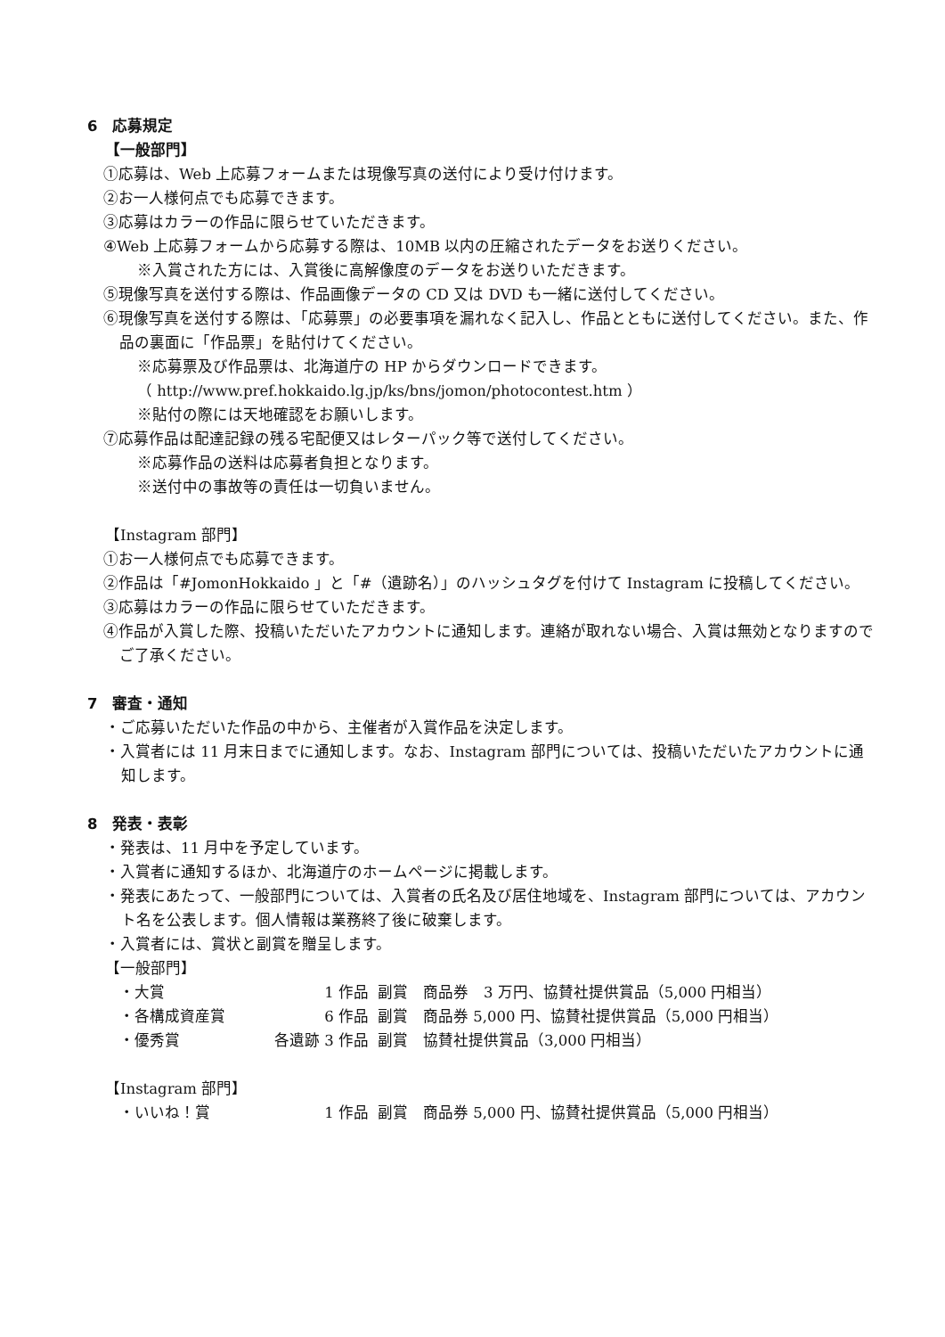6　応募規定
【一般部門】
①応募は、Web 上応募フォームまたは現像写真の送付により受け付けます。
②お一人様何点でも応募できます。
③応募はカラーの作品に限らせていただきます。
④Web 上応募フォームから応募する際は、10MB 以内の圧縮されたデータをお送りください。
※入賞された方には、入賞後に高解像度のデータをお送りいただきます。
⑤現像写真を送付する際は、作品画像データの CD 又は DVD も一緒に送付してください。
⑥現像写真を送付する際は、「応募票」の必要事項を漏れなく記入し、作品とともに送付してください。また、作品の裏面に「作品票」を貼付けてください。
※応募票及び作品票は、北海道庁の HP からダウンロードできます。
（ http://www.pref.hokkaido.lg.jp/ks/bns/jomon/photocontest.htm ）
※貼付の際には天地確認をお願いします。
⑦応募作品は配達記録の残る宅配便又はレターパック等で送付してください。
※応募作品の送料は応募者負担となります。
※送付中の事故等の責任は一切負いません。
【Instagram 部門】
①お一人様何点でも応募できます。
②作品は「#JomonHokkaido 」と「#（遺跡名）」のハッシュタグを付けて Instagram に投稿してください。
③応募はカラーの作品に限らせていただきます。
④作品が入賞した際、投稿いただいたアカウントに通知します。連絡が取れない場合、入賞は無効となりますのでご了承ください。
7　審査・通知
・ご応募いただいた作品の中から、主催者が入賞作品を決定します。
・入賞者には 11 月末日までに通知します。なお、Instagram 部門については、投稿いただいたアカウントに通知します。
8　発表・表彰
・発表は、11 月中を予定しています。
・入賞者に通知するほか、北海道庁のホームページに掲載します。
・発表にあたって、一般部門については、入賞者の氏名及び居住地域を、Instagram 部門については、アカウント名を公表します。個人情報は業務終了後に破棄します。
・入賞者には、賞状と副賞を贈呈します。
【一般部門】
| ・大賞 | 1 作品 | 副賞 商品券 3 万円、協賛社提供賞品（5,000 円相当） |
| ・各構成資産賞 | 6 作品 | 副賞 商品券 5,000 円、協賛社提供賞品（5,000 円相当） |
| ・優秀賞 | 各遺跡 3 作品 | 副賞 協賛社提供賞品（3,000 円相当） |
【Instagram 部門】
| ・いいね！賞 | 1 作品 | 副賞 商品券 5,000 円、協賛社提供賞品（5,000 円相当） |